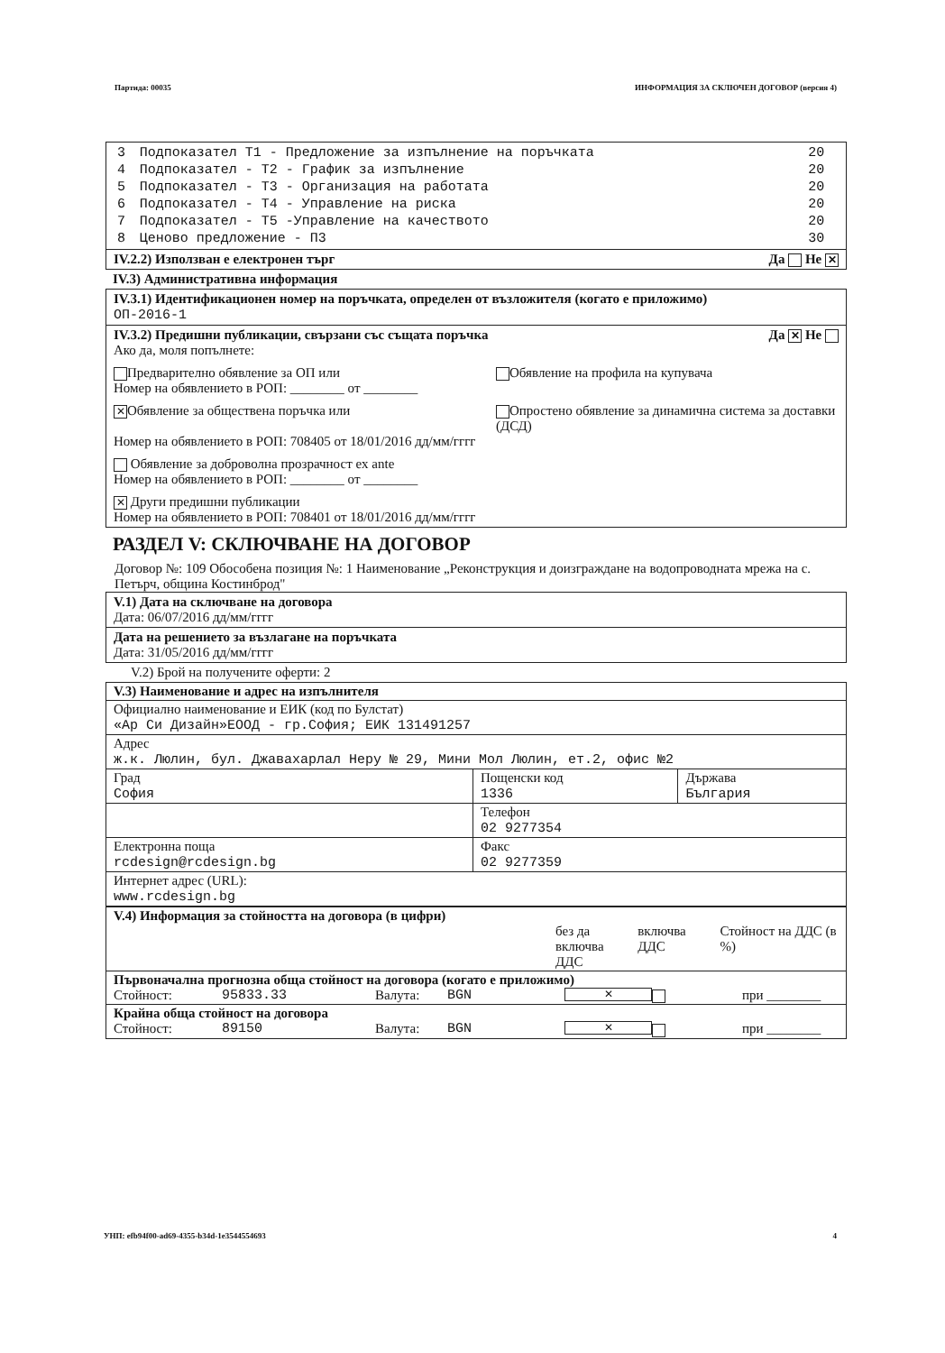Партида: 00035 ИНФОРМАЦИЯ ЗА СКЛЮЧЕН ДОГОВОР (версия 4)
| 3 | Подпоказател Т1 - Предложение за изпълнение на поръчката | 20 |
| 4 | Подпоказател - Т2 - График за изпълнение | 20 |
| 5 | Подпоказател - Т3 - Организация на работата | 20 |
| 6 | Подпоказател - Т4 - Управление на риска | 20 |
| 7 | Подпоказател - Т5 -Управление на качеството | 20 |
| 8 | Ценово предложение - П3 | 30 |
IV.2.2) Използван е електронен търг Да Не ✕
IV.3) Административна информация
IV.3.1) Идентификационен номер на поръчката, определен от възложителя (когато е приложимо)
ОП-2016-1
IV.3.2) Предишни публикации, свързани със същата поръчка Да ✕ Не
Ако да, моля попълнете:
Предварително обявление за ОП или
Номер на обявлението в РОП: ________ от ________ Обявление на профила на купувача
✕ Обявление за обществена поръчка или Опростено обявление за динамична система за доставки (ДСД)
Номер на обявлението в РОП: 708405 от 18/01/2016 дд/мм/гггг
Обявление за доброволна прозрачност ex ante
Номер на обявлението в РОП: ________ от ________
✕ Други предишни публикации
Номер на обявлението в РОП: 708401 от 18/01/2016 дд/мм/гггг
РАЗДЕЛ V: СКЛЮЧВАНЕ НА ДОГОВОР
Договор №: 109 Обособена позиция №: 1 Наименование „Реконструкция и доизграждане на водопроводната мрежа на с. Петърч, община Костинброд"
V.1) Дата на сключване на договора
Дата: 06/07/2016 дд/мм/гггг
Дата на решението за възлагане на поръчката
Дата: 31/05/2016 дд/мм/гггг
V.2) Брой на получените оферти: 2
| V.3) Наименование и адрес на изпълнителя | | |
| Официално наименование и ЕИК (код по Булстат) «Ар Си Дизайн»ЕООД - гр.София; ЕИК 131491257 | | |
| Адрес ж.к. Люлин, бул. Джавахарлал Неру № 29, Мини Мол Люлин, ет.2, офис №2 | | |
| Град София | Пощенски код 1336 | Държава България |
| | Телефон 02 9277354 | |
| Електронна поща rcdesign@rcdesign.bg | Факс 02 9277359 | |
| Интернет адрес (URL): www.rcdesign.bg | | |
| V.4) Информация за стойността на договора (в цифри) без да включва ДДС включва ДДС Стойност на ДДС (в %) |
| Първоначална прогнозна обща стойност на договора (когато е приложимо) Стойност: 95833.33 Валута: BGN ✕ при ________ |
| Крайна обща стойност на договора Стойност: 89150 Валута: BGN ✕ при ________ |
УНП: efb94f00-ad69-4355-b34d-1e3544554693 4